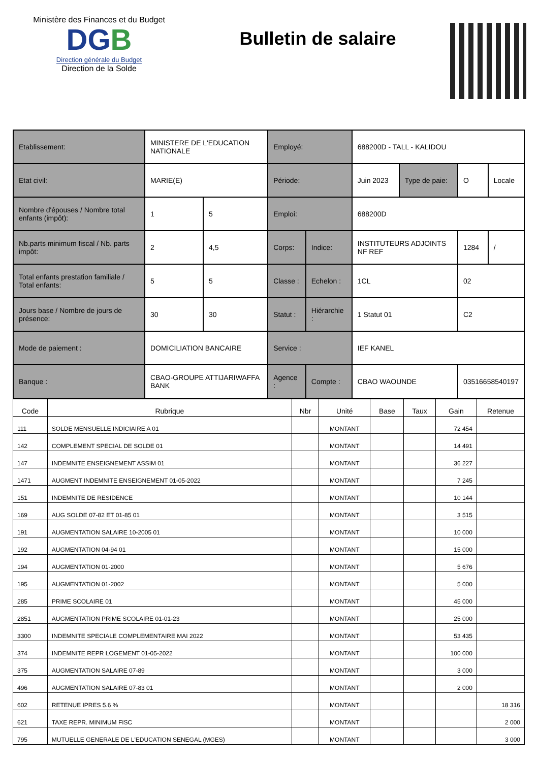Ministère des Finances et du Budget
DGB
Direction générale du Budget
Direction de la Solde
Bulletin de salaire
| Etablissement: | MINISTERE DE L'EDUCATION NATIONALE | | Employé: | | 688200D - TALL - KALIDOU | | | |
| Etat civil: | MARIE(E) | | Période: | | Juin 2023 | Type de paie: | O | Locale |
| Nombre d'épouses / Nombre total enfants (impôt): | 1 | 5 | Emploi: | | 688200D | | | |
| Nb.parts minimum fiscal / Nb. parts impôt: | 2 | 4,5 | Corps: | Indice: | INSTITUTEURS ADJOINTS NF REF | | 1284 | / |
| Total enfants prestation familiale / Total enfants: | 5 | 5 | Classe : | Echelon : | 1CL | | 02 | |
| Jours base / Nombre de jours de présence: | 30 | 30 | Statut : | Hiérarchie : | 1 Statut 01 | | C2 | |
| Mode de paiement : | DOMICILIATION BANCAIRE | | Service : | | IEF KANEL | | | |
| Banque : | CBAO-GROUPE ATTIJARIWAFFA BANK | | Agence : | Compte : | CBAO WAOUNDE | | 03516658540197 | |
| Code | Rubrique | Nbr | Unité | Base | Taux | Gain | Retenue |
| --- | --- | --- | --- | --- | --- | --- | --- |
| 111 | SOLDE MENSUELLE INDICIAIRE A 01 | | MONTANT | | | 72 454 | |
| 142 | COMPLEMENT SPECIAL DE SOLDE 01 | | MONTANT | | | 14 491 | |
| 147 | INDEMNITE ENSEIGNEMENT ASSIM 01 | | MONTANT | | | 36 227 | |
| 1471 | AUGMENT INDEMNITE ENSEIGNEMENT 01-05-2022 | | MONTANT | | | 7 245 | |
| 151 | INDEMNITE DE RESIDENCE | | MONTANT | | | 10 144 | |
| 169 | AUG SOLDE 07-82 ET 01-85 01 | | MONTANT | | | 3 515 | |
| 191 | AUGMENTATION SALAIRE 10-2005 01 | | MONTANT | | | 10 000 | |
| 192 | AUGMENTATION 04-94 01 | | MONTANT | | | 15 000 | |
| 194 | AUGMENTATION 01-2000 | | MONTANT | | | 5 676 | |
| 195 | AUGMENTATION 01-2002 | | MONTANT | | | 5 000 | |
| 285 | PRIME SCOLAIRE 01 | | MONTANT | | | 45 000 | |
| 2851 | AUGMENTATION PRIME SCOLAIRE 01-01-23 | | MONTANT | | | 25 000 | |
| 3300 | INDEMNITE SPECIALE COMPLEMENTAIRE MAI 2022 | | MONTANT | | | 53 435 | |
| 374 | INDEMNITE REPR LOGEMENT 01-05-2022 | | MONTANT | | | 100 000 | |
| 375 | AUGMENTATION SALAIRE 07-89 | | MONTANT | | | 3 000 | |
| 496 | AUGMENTATION SALAIRE 07-83 01 | | MONTANT | | | 2 000 | |
| 602 | RETENUE IPRES 5.6 % | | MONTANT | | | | 18 316 |
| 621 | TAXE REPR. MINIMUM FISC | | MONTANT | | | | 2 000 |
| 795 | MUTUELLE GENERALE DE L'EDUCATION SENEGAL (MGES) | | MONTANT | | | | 3 000 |